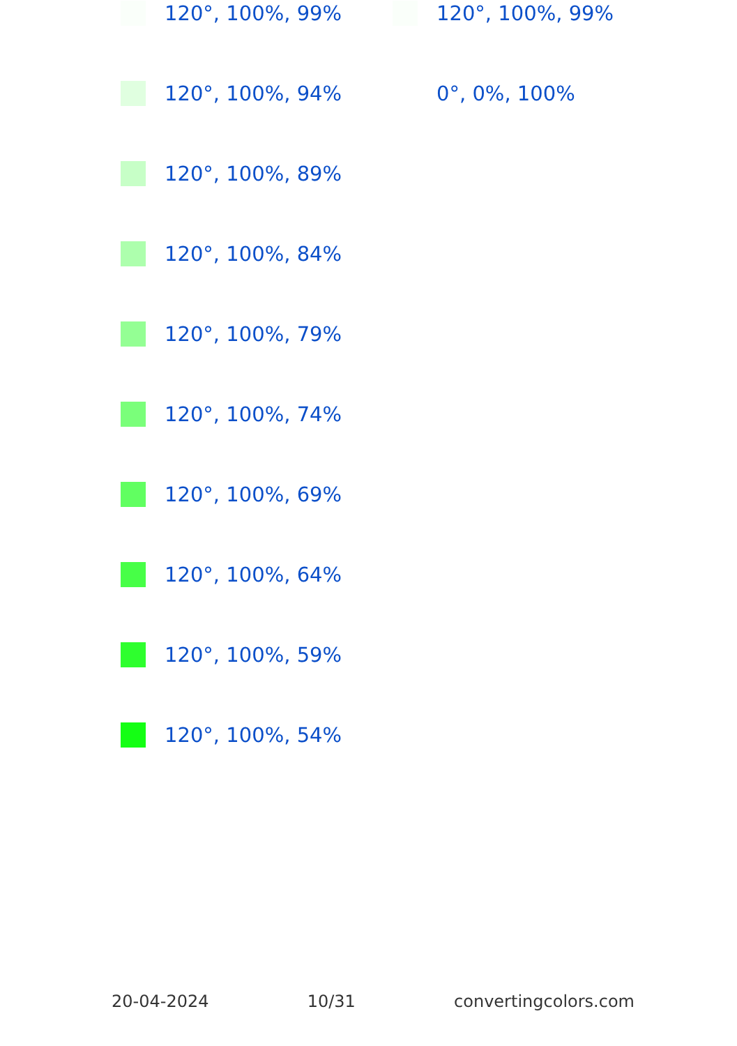120°, 100%, 99%
120°, 100%, 94%
120°, 100%, 89%
120°, 100%, 84%
120°, 100%, 79%
120°, 100%, 74%
120°, 100%, 69%
120°, 100%, 64%
120°, 100%, 59%
120°, 100%, 54%
120°, 100%, 99%
0°, 0%, 100%
20-04-2024 10/31 convertingcolors.com